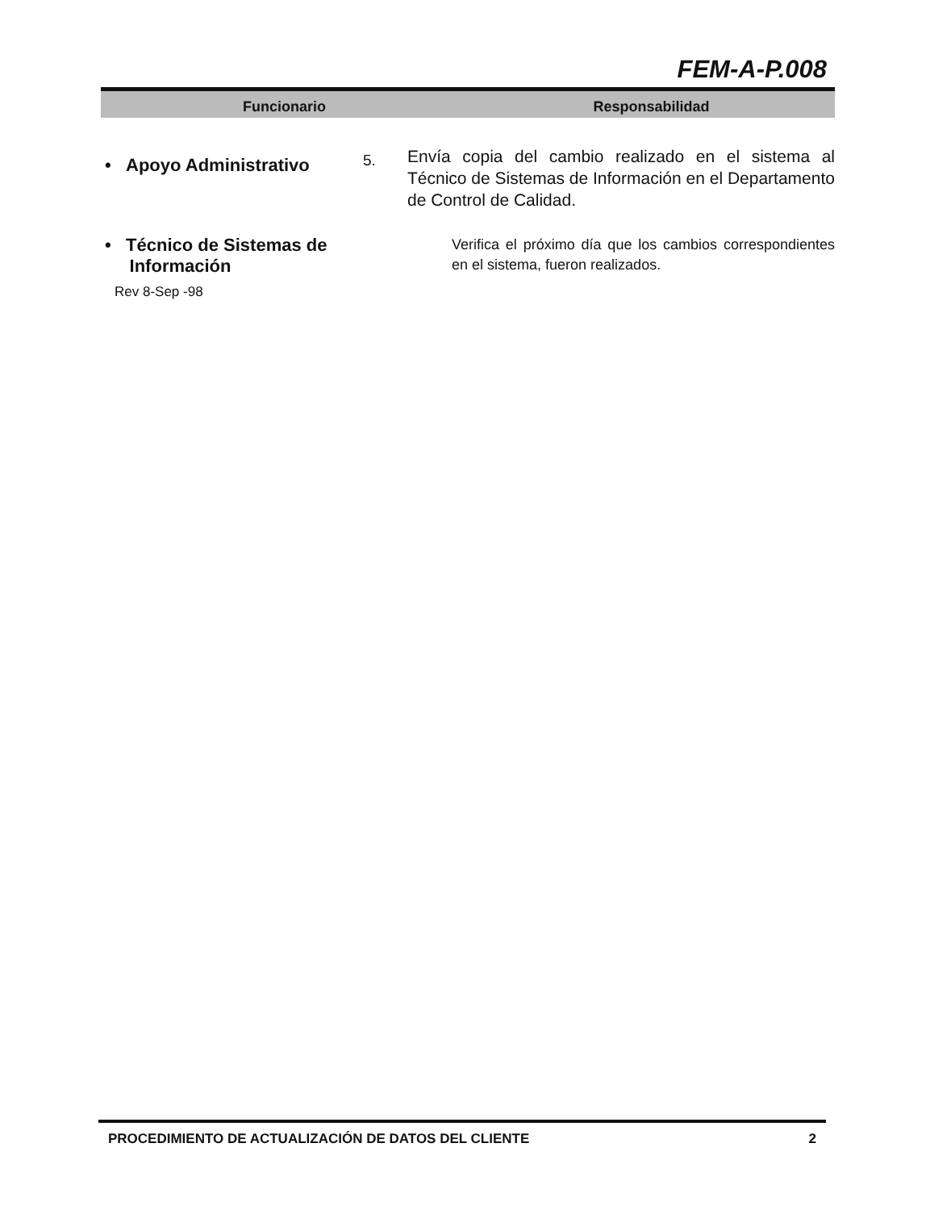FEM-A-P.008
Funcionario Responsabilidad
| • Apoyo Administrativo | 5. | Envía copia del cambio realizado en el sistema al Técnico de Sistemas de Información en el Departamento de Control de Calidad. |
| • Técnico de Sistemas de Información | | Verifica el próximo día que los cambios correspondientes en el sistema, fueron realizados. |
Rev 8-Sep -98
PROCEDIMIENTO DE ACTUALIZACIÓN DE DATOS DEL CLIENTE 2